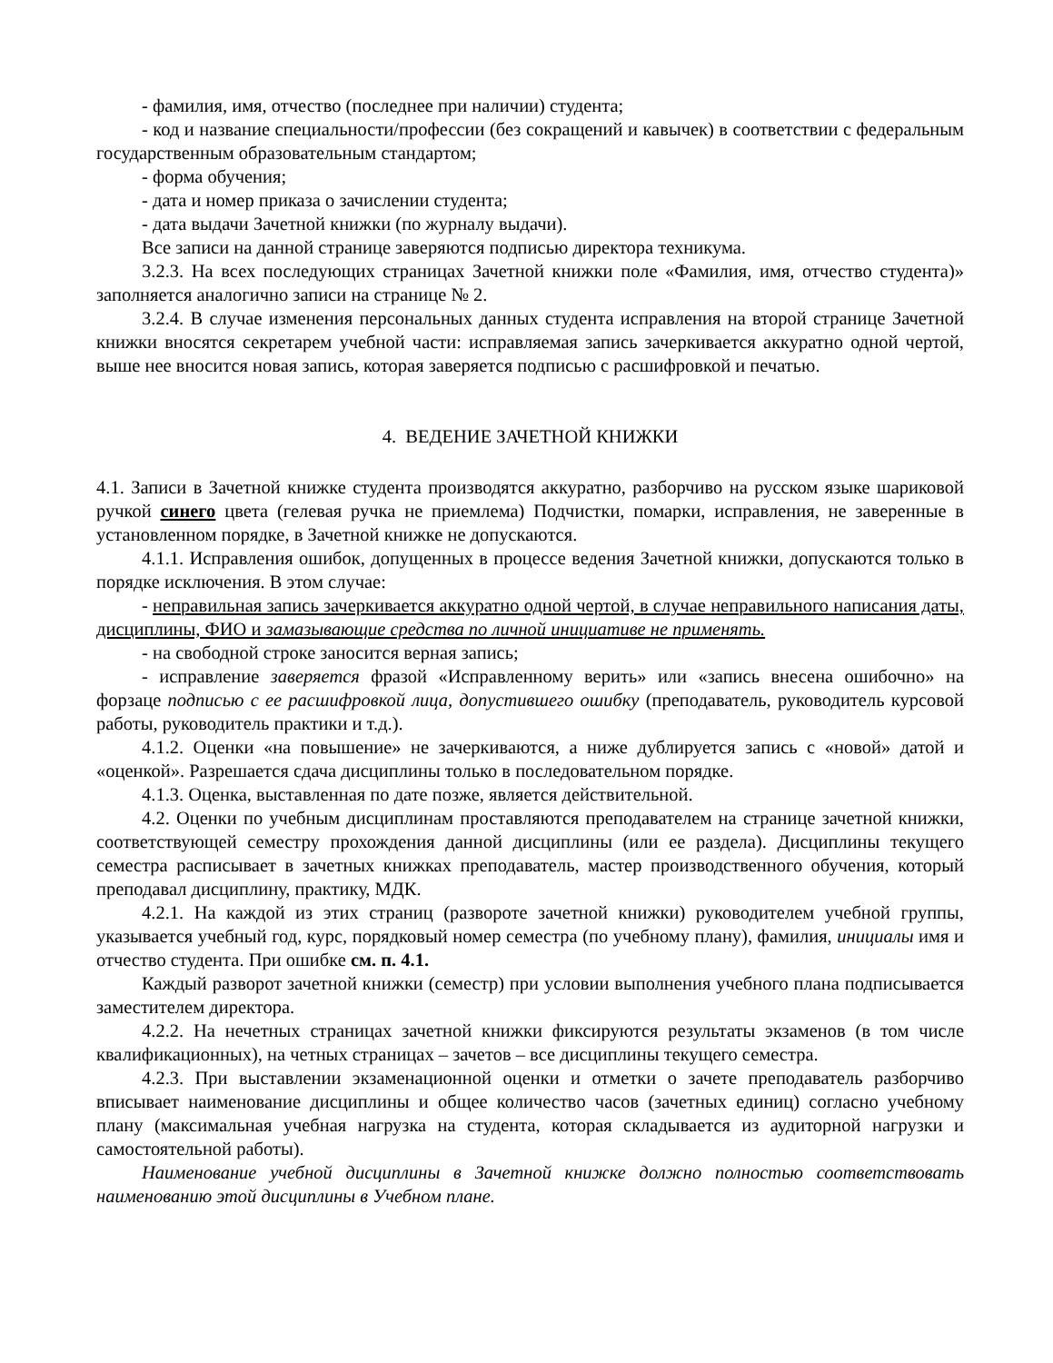- фамилия, имя, отчество (последнее при наличии) студента;
- код и название специальности/профессии (без сокращений и кавычек) в соответствии с федеральным государственным образовательным стандартом;
- форма обучения;
- дата и номер приказа о зачислении студента;
- дата выдачи Зачетной книжки (по журналу выдачи).
Все записи на данной странице заверяются подписью директора техникума.
3.2.3. На всех последующих страницах Зачетной книжки поле «Фамилия, имя, отчество студента)» заполняется аналогично записи на странице № 2.
3.2.4. В случае изменения персональных данных студента исправления на второй странице Зачетной книжки вносятся секретарем учебной части: исправляемая запись зачеркивается аккуратно одной чертой, выше нее вносится новая запись, которая заверяется подписью с расшифровкой и печатью.
4. ВЕДЕНИЕ ЗАЧЕТНОЙ КНИЖКИ
4.1. Записи в Зачетной книжке студента производятся аккуратно, разборчиво на русском языке шариковой ручкой синего цвета (гелевая ручка не приемлема) Подчистки, помарки, исправления, не заверенные в установленном порядке, в Зачетной книжке не допускаются.
4.1.1. Исправления ошибок, допущенных в процессе ведения Зачетной книжки, допускаются только в порядке исключения. В этом случае:
- неправильная запись зачеркивается аккуратно одной чертой, в случае неправильного написания даты, дисциплины, ФИО и замазывающие средства по личной инициативе не применять.
- на свободной строке заносится верная запись;
- исправление заверяется фразой «Исправленному верить» или «запись внесена ошибочно» на форзаце подписью с ее расшифровкой лица, допустившего ошибку (преподаватель, руководитель курсовой работы, руководитель практики и т.д.).
4.1.2. Оценки «на повышение» не зачеркиваются, а ниже дублируется запись с «новой» датой и «оценкой». Разрешается сдача дисциплины только в последовательном порядке.
4.1.3. Оценка, выставленная по дате позже, является действительной.
4.2. Оценки по учебным дисциплинам проставляются преподавателем на странице зачетной книжки, соответствующей семестру прохождения данной дисциплины (или ее раздела). Дисциплины текущего семестра расписывает в зачетных книжках преподаватель, мастер производственного обучения, который преподавал дисциплину, практику, МДК.
4.2.1. На каждой из этих страниц (развороте зачетной книжки) руководителем учебной группы, указывается учебный год, курс, порядковый номер семестра (по учебному плану), фамилия, инициалы имя и отчество студента. При ошибке см. п. 4.1.
Каждый разворот зачетной книжки (семестр) при условии выполнения учебного плана подписывается заместителем директора.
4.2.2. На нечетных страницах зачетной книжки фиксируются результаты экзаменов (в том числе квалификационных), на четных страницах – зачетов – все дисциплины текущего семестра.
4.2.3. При выставлении экзаменационной оценки и отметки о зачете преподаватель разборчиво вписывает наименование дисциплины и общее количество часов (зачетных единиц) согласно учебному плану (максимальная учебная нагрузка на студента, которая складывается из аудиторной нагрузки и самостоятельной работы).
Наименование учебной дисциплины в Зачетной книжке должно полностью соответствовать наименованию этой дисциплины в Учебном плане.